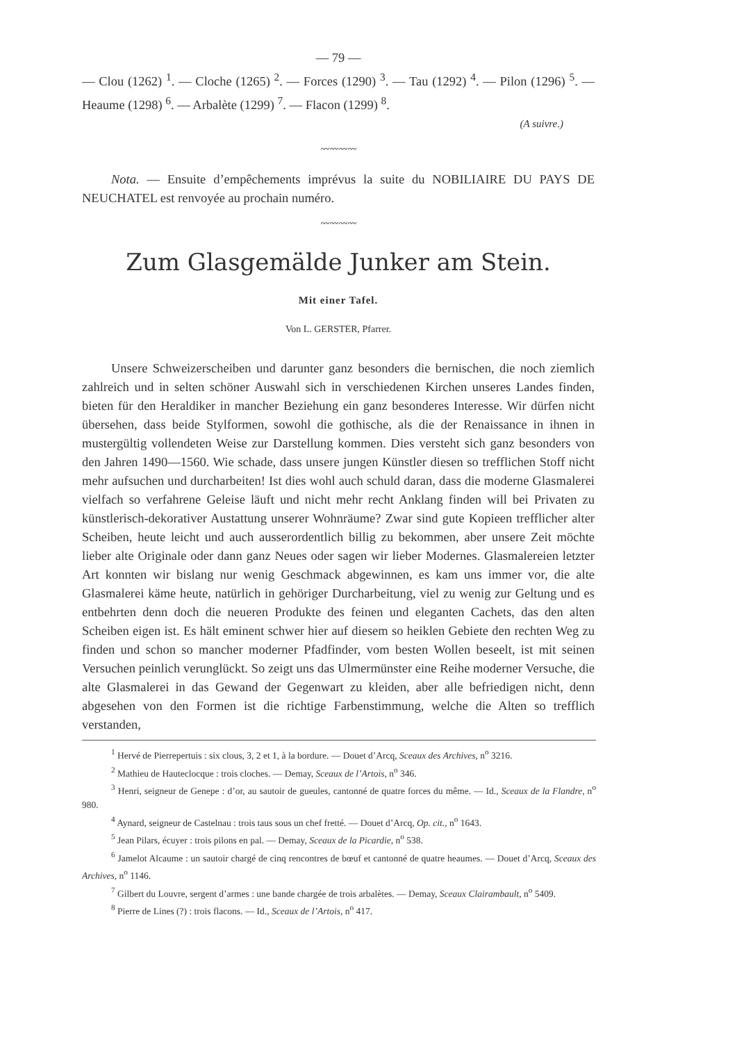— 79 —
— Clou (1262) <sup>1</sup>. — Cloche (1265) <sup>2</sup>. — Forces (1290) <sup>3</sup>. — Tau (1292) <sup>4</sup>. — Pilon (1296) <sup>5</sup>. — Heaume (1298) <sup>6</sup>. — Arbalète (1299) <sup>7</sup>. — Flacon (1299) <sup>8</sup>.
(A suivre.)
〰〰〰〰
Nota. — Ensuite d’empêchements imprévus la suite du NOBILIAIRE DU PAYS DE NEUCHATEL est renvoyée au prochain numéro.
〰〰〰〰
Zum Glasgemälde Junker am Stein.
Mit einer Tafel.
Von L. GERSTER, Pfarrer.
Unsere Schweizerscheiben und darunter ganz besonders die bernischen, die noch ziemlich zahlreich und in selten schöner Auswahl sich in verschiedenen Kirchen unseres Landes finden, bieten für den Heraldiker in mancher Beziehung ein ganz besonderes Interesse. Wir dürfen nicht übersehen, dass beide Stylformen, sowohl die gothische, als die der Renaissance in ihnen in mustergültig vollendeten Weise zur Darstellung kommen. Dies versteht sich ganz besonders von den Jahren 1490—1560. Wie schade, dass unsere jungen Künstler diesen so trefflichen Stoff nicht mehr aufsuchen und durcharbeiten! Ist dies wohl auch schuld daran, dass die moderne Glasmalerei vielfach so verfahrene Geleise läuft und nicht mehr recht Anklang finden will bei Privaten zu künstlerisch-dekorativer Austattung unserer Wohnräume? Zwar sind gute Kopieen trefflicher alter Scheiben, heute leicht und auch ausserordentlich billig zu bekommen, aber unsere Zeit möchte lieber alte Originale oder dann ganz Neues oder sagen wir lieber Modernes. Glasmalereien letzter Art konnten wir bislang nur wenig Geschmack abgewinnen, es kam uns immer vor, die alte Glasmalerei käme heute, natürlich in gehöriger Durcharbeitung, viel zu wenig zur Geltung und es entbehrten denn doch die neueren Produkte des feinen und eleganten Cachets, das den alten Scheiben eigen ist. Es hält eminent schwer hier auf diesem so heiklen Gebiete den rechten Weg zu finden und schon so mancher moderner Pfadfinder, vom besten Wollen beseelt, ist mit seinen Versuchen peinlich verunglückt. So zeigt uns das Ulmermünster eine Reihe moderner Versuche, die alte Glasmalerei in das Gewand der Gegenwart zu kleiden, aber alle befriedigen nicht, denn abgesehen von den Formen ist die richtige Farbenstimmung, welche die Alten so trefflich verstanden,
<sup>1</sup> Hervé de Pierrepertuis : six clous, 3, 2 et 1, à la bordure. — Douet d’Arcq, Sceaux des Archives, n<sup>o</sup> 3216.
<sup>2</sup> Mathieu de Hauteclocque : trois cloches. — Demay, Sceaux de l’Artois, n<sup>o</sup> 346.
<sup>3</sup> Henri, seigneur de Genepe : d’or, au sautoir de gueules, cantonné de quatre forces du même. — Id., Sceaux de la Flandre, n<sup>o</sup> 980.
<sup>4</sup> Aynard, seigneur de Castelnau : trois taus sous un chef fretté. — Douet d’Arcq, Op. cit., n<sup>o</sup> 1643.
<sup>5</sup> Jean Pilars, écuyer : trois pilons en pal. — Demay, Sceaux de la Picardie, n<sup>o</sup> 538.
<sup>6</sup> Jamelot Alcaume : un sautoir chargé de cinq rencontres de bœuf et cantonné de quatre heaumes. — Douet d’Arcq, Sceaux des Archives, n<sup>o</sup> 1146.
<sup>7</sup> Gilbert du Louvre, sergent d’armes : une bande chargée de trois arbalètes. — Demay, Sceaux Clairambault, n<sup>o</sup> 5409.
<sup>8</sup> Pierre de Lines (?) : trois flacons. — Id., Sceaux de l’Artois, n<sup>o</sup> 417.